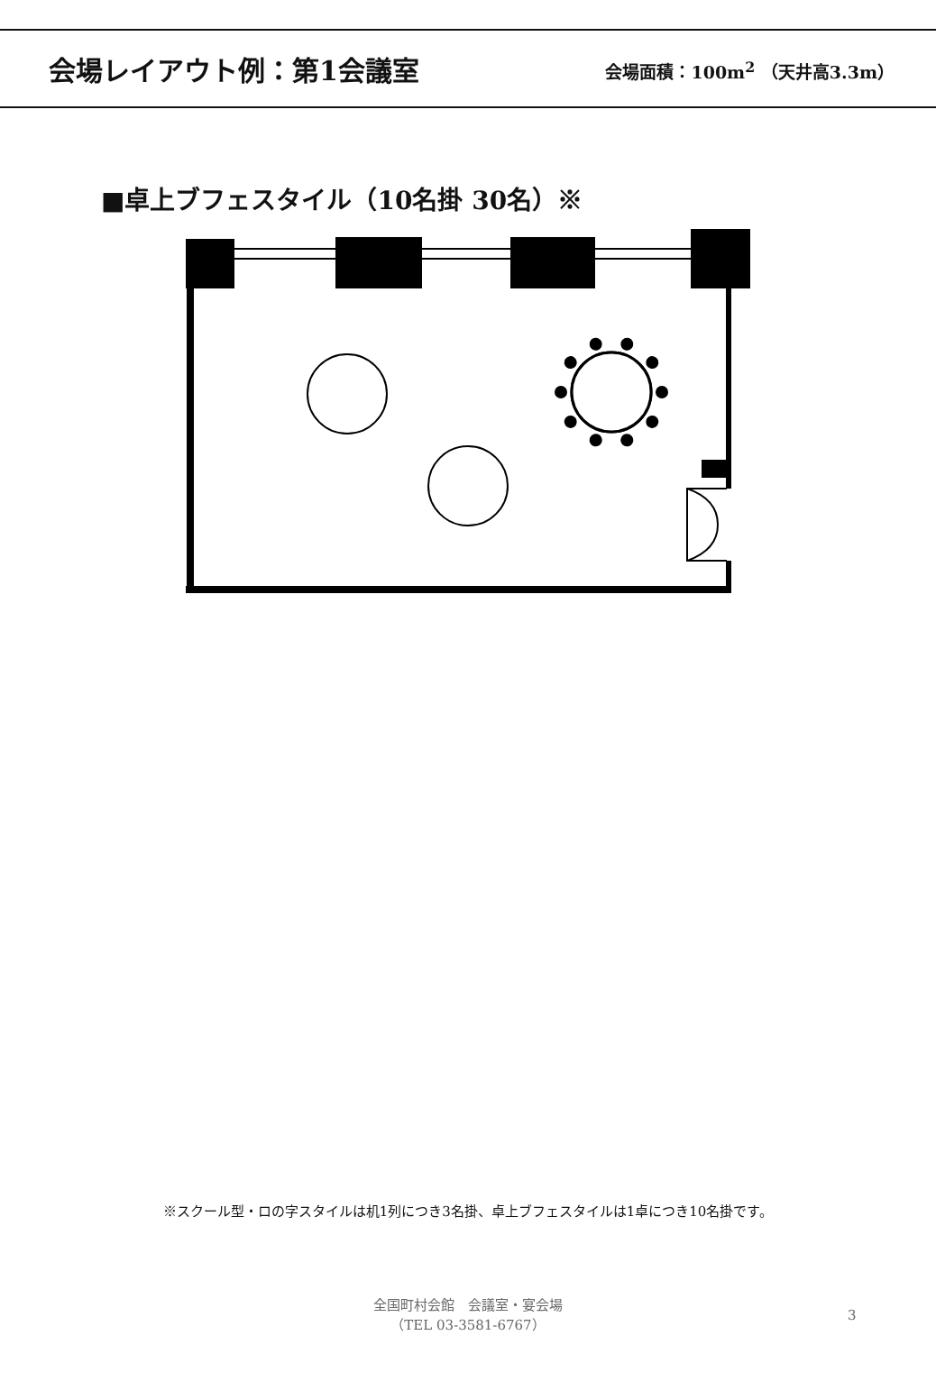会場レイアウト例：第1会議室
会場面積：100m<sup>2</sup> （天井高3.3m）
■卓上ブフェスタイル（10名掛 30名）※
※スクール型・ロの字スタイルは机1列につき3名掛、卓上ブフェスタイルは1卓につき10名掛です。
全国町村会館　会議室・宴会場
（TEL 03-3581-6767）
3